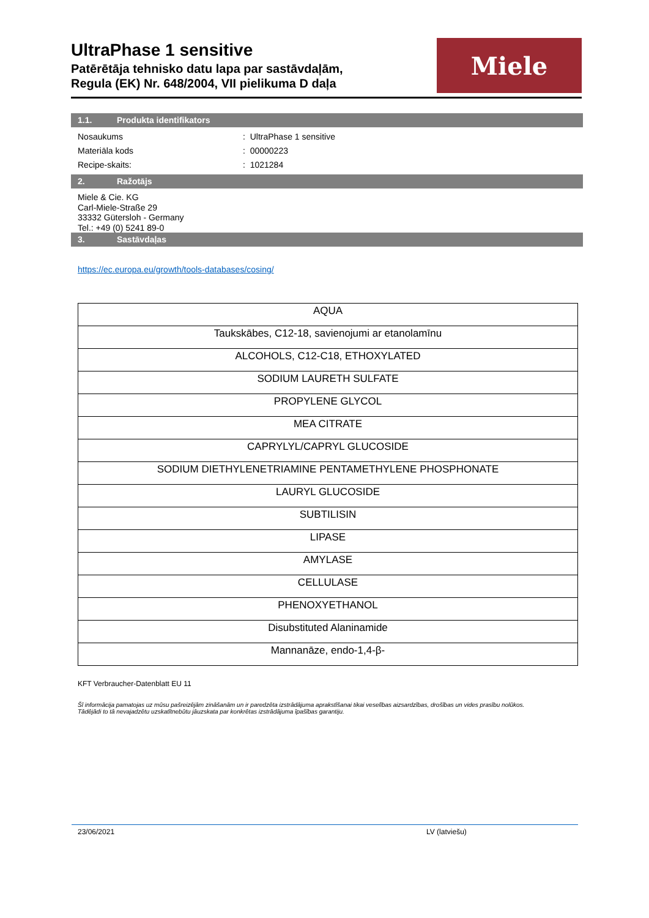UltraPhase 1 sensitive
Patērētāja tehnisko datu lapa par sastāvdaļām,
Regula (EK) Nr. 648/2004, VII pielikuma D daļa
Miele
1.1. Produkta identifikators
Nosaukums: UltraPhase 1 sensitive
Materiāla kods: 00000223
Recipe-skaits:: 1021284
2. Ražotājs
Miele & Cie. KG
Carl-Miele-Straße 29
33332 Gütersloh - Germany
Tel.: +49 (0) 5241 89-0
3. Sastāvdaļas
https://ec.europa.eu/growth/tools-databases/cosing/
| AQUA |
| Taukskābes, C12-18, savienojumi ar etanolamīnu |
| ALCOHOLS, C12-C18, ETHOXYLATED |
| SODIUM LAURETH SULFATE |
| PROPYLENE GLYCOL |
| MEA CITRATE |
| CAPRYLYL/CAPRYL GLUCOSIDE |
| SODIUM DIETHYLENETRIAMINE PENTAMETHYLENE PHOSPHONATE |
| LAURYL GLUCOSIDE |
| SUBTILISIN |
| LIPASE |
| AMYLASE |
| CELLULASE |
| PHENOXYETHANOL |
| Disubstituted Alaninamide |
| Mannanāze, endo-1,4-β- |
KFT Verbraucher-Datenblatt EU 11
Šī informācija pamatojas uz mūsu pašreizējām zināšanām un ir paredzēta izstrādājuma aprakstīšanai tikai veselības aizsardzības, drošības un vides prasību nolūkos.
Tādējādi to tā nevajadzētu uzskatītnebūtu jāuzskata par konkrētas izstrādājuma īpašības garantiju.
23/06/2021 LV (latviešu)